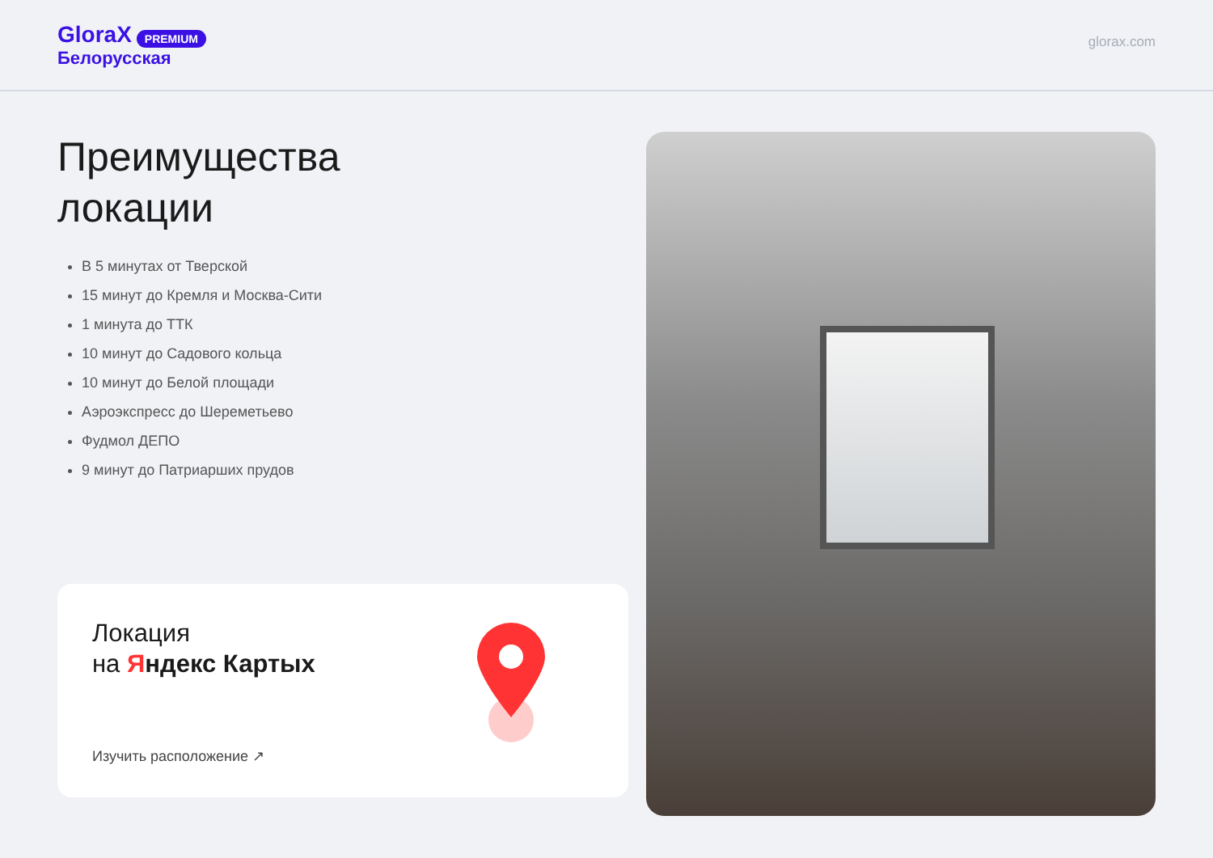GloraX PREMIUM
Белорусская
glorax.com
Преимущества
локации
В 5 минутах от Тверской
15 минут до Кремля и Москва-Сити
1 минута до ТТК
10 минут до Садового кольца
10 минут до Белой площади
Аэроэкспресс до Шереметьево
Фудмол ДЕПО
9 минут до Патриарших прудов
Локация
на Яндекс Карты х
Изучить расположение ↗